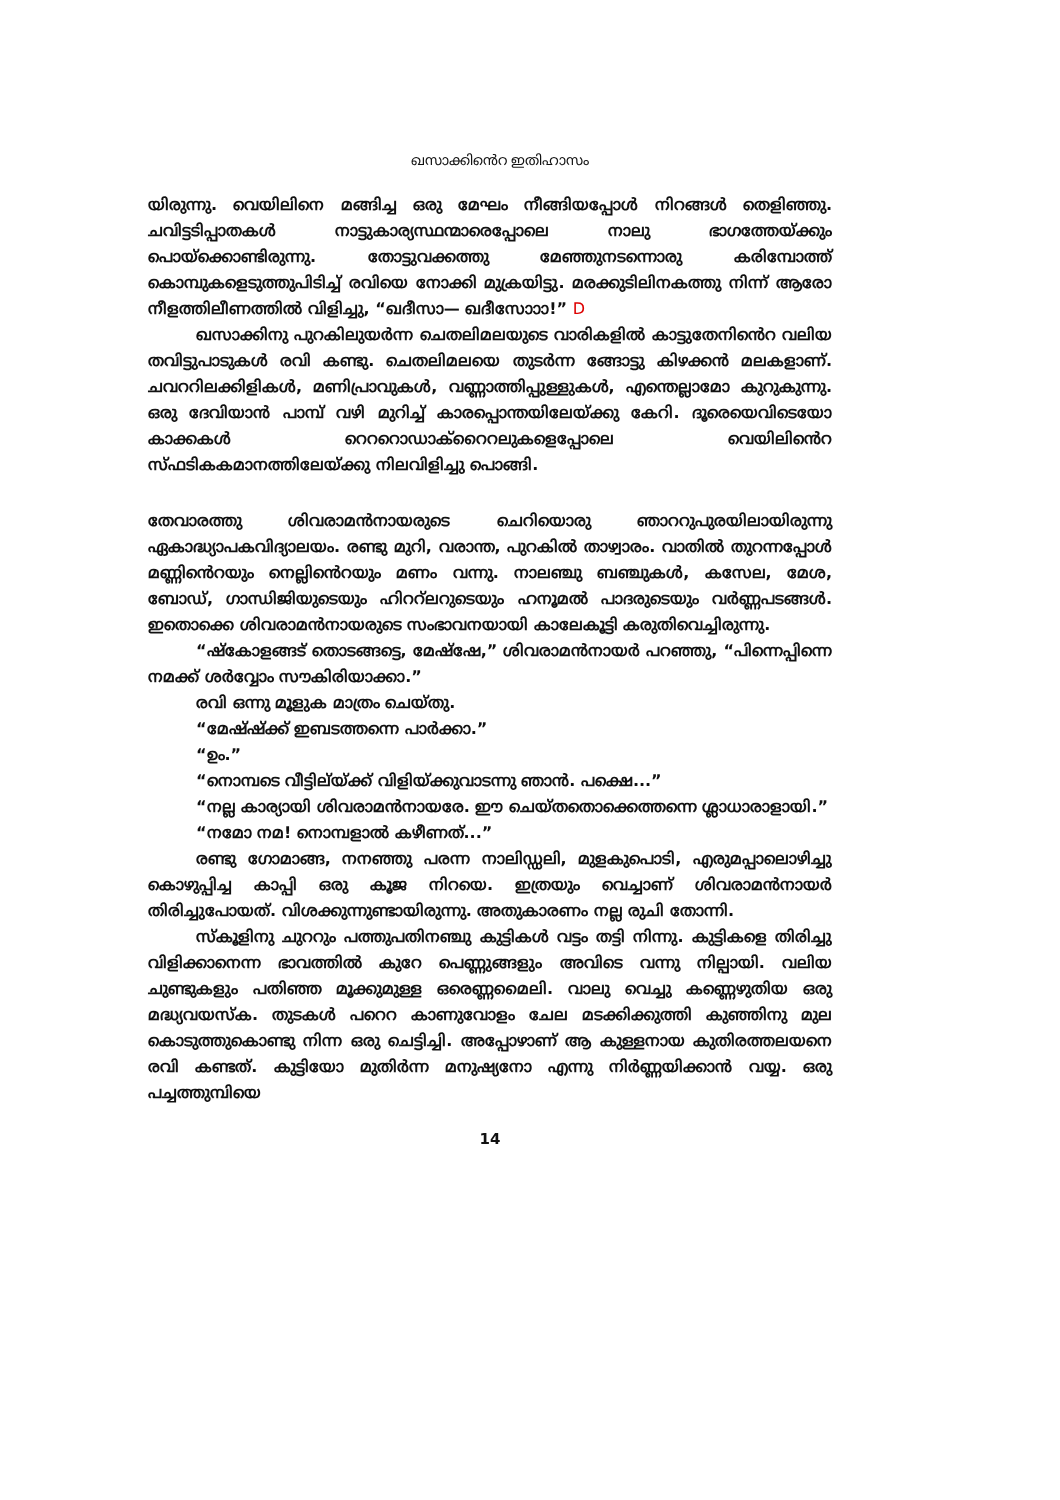ഖസാക്കിൻെറ ഇതിഹാസം
യിരുന്നു. വെയിലിനെ മങ്ങിച്ച ഒരു മേഘം നീങ്ങിയപ്പോൾ നിറങ്ങൾ തെളിഞ്ഞു. ചവിട്ടടിപ്പാതകൾ നാട്ടുകാര്യസ്ഥന്മാരെപ്പോലെ നാലു ഭാഗത്തേയ്ക്കും പൊയ്ക്കൊണ്ടിരുന്നു. തോട്ടുവക്കത്തു മേഞ്ഞുനടന്നൊരു കരിമ്പോത്ത് കൊമ്പുകളെടുത്തുപിടിച്ച് രവിയെ നോക്കി മുക്രയിട്ടു. മരക്കുടിലിനകത്തു നിന്ന് ആരോ നീളത്തിലീണത്തിൽ വിളിച്ചു, “ഖദീസാ— ഖദീസോാാ!” D
ഖസാക്കിനു പുറകിലുയർന്ന ചെതലിമലയുടെ വാരികളിൽ കാട്ടുതേനിൻെറ വലിയ തവിട്ടുപാടുകൾ രവി കണ്ടു. ചെതലിമലയെ തുടർന്ന ങ്ങോട്ടു കിഴക്കൻ മലകളാണ്. ചവററിലക്കിളികൾ, മണിപ്രാവുകൾ, വണ്ണാത്തിപ്പുള്ളുകൾ, എന്തെല്ലാമോ കുറുകുന്നു. ഒരു ദേവിയാൻ പാമ്പ് വഴി മുറിച്ച് കാരപ്പൊന്തയിലേയ്ക്കു കേറി. ദൂരെയെവിടെയോ കാക്കകൾ റെററൊഡാക്റൈറലുകളെപ്പോലെ വെയിലിൻെറ സ്ഫടികകമാനത്തിലേയ്ക്കു നിലവിളിച്ചു പൊങ്ങി.
തേവാരത്തു ശിവരാമൻനായരുടെ ചെറിയൊരു ഞാററുപുരയിലായിരുന്നു ഏകാദ്ധ്യാപകവിദ്യാലയം. രണ്ടു മുറി, വരാന്ത, പുറകിൽ താഴ്വാരം. വാതിൽ തുറന്നപ്പോൾ മണ്ണിൻെറയും നെല്ലിൻെറയും മണം വന്നു. നാലഞ്ചു ബഞ്ചുകൾ, കസേല, മേശ, ബോഡ്, ഗാന്ധിജിയുടെയും ഹിററ്ലറുടെയും ഹനൂമൽ പാദരുടെയും വർണ്ണപടങ്ങൾ. ഇതൊക്കെ ശിവരാമൻനായരുടെ സംഭാവനയായി കാലേകൂട്ടി കരുതിവെച്ചിരുന്നു.
“ഷ്കോളങ്ങട് തൊടങ്ങട്ടെ, മേഷ്ഷേ,” ശിവരാമൻനായർ പറഞ്ഞു, “പിന്നെപ്പിന്നെ നമക്ക് ശർവ്വോം സൗകിരിയാക്കാ.”
രവി ഒന്നു മൂളുക മാത്രം ചെയ്തു.
“മേഷ്ഷ്ക്ക് ഇബടത്തന്നെ പാർക്കാ.”
“ഉം.”
“നൊമ്പടെ വീട്ടില്യ്ക്ക് വിളിയ്ക്കുവാടന്നു ഞാൻ. പക്ഷെ...”
“നല്ല കാര്യായി ശിവരാമൻനായരേ. ഈ ചെയ്തതൊക്കെത്തന്നെ ശ്ലാധാരാളായി.”
“നമോ നമ! നൊമ്പളാൽ കഴീണത്...”
രണ്ടു ഗോമാങ്ങ, നനഞ്ഞു പരന്ന നാലിഡ്ഡലി, മുളകുപൊടി, എരുമപ്പാലൊഴിച്ചു കൊഴുപ്പിച്ച കാപ്പി ഒരു കൂജ നിറയെ. ഇത്രയും വെച്ചാണ് ശിവരാമൻനായർ തിരിച്ചുപോയത്. വിശക്കുന്നുണ്ടായിരുന്നു. അതുകാരണം നല്ല രുചി തോന്നി.
സ്കൂളിനു ചുററും പത്തുപതിനഞ്ചു കുട്ടികൾ വട്ടം തട്ടി നിന്നു. കുട്ടികളെ തിരിച്ചു വിളിക്കാനെന്ന ഭാവത്തിൽ കുറേ പെണ്ണുങ്ങളും അവിടെ വന്നു നില്പായി. വലിയ ചുണ്ടുകളും പതിഞ്ഞ മൂക്കുമുള്ള ഒരെണ്ണമൈലി. വാലു വെച്ചു കണ്ണെഴുതിയ ഒരു മദ്ധ്യവയസ്ക. തുടകൾ പറെറ കാണുവോളം ചേല മടക്കിക്കുത്തി കുഞ്ഞിനു മുല കൊടുത്തുകൊണ്ടു നിന്ന ഒരു ചെട്ടിച്ചി. അപ്പോഴാണ് ആ കുള്ളനായ കുതിരത്തലയനെ രവി കണ്ടത്. കുട്ടിയോ മുതിർന്ന മനുഷ്യനോ എന്നു നിർണ്ണയിക്കാൻ വയ്യ. ഒരു പച്ചത്തുമ്പിയെ
14